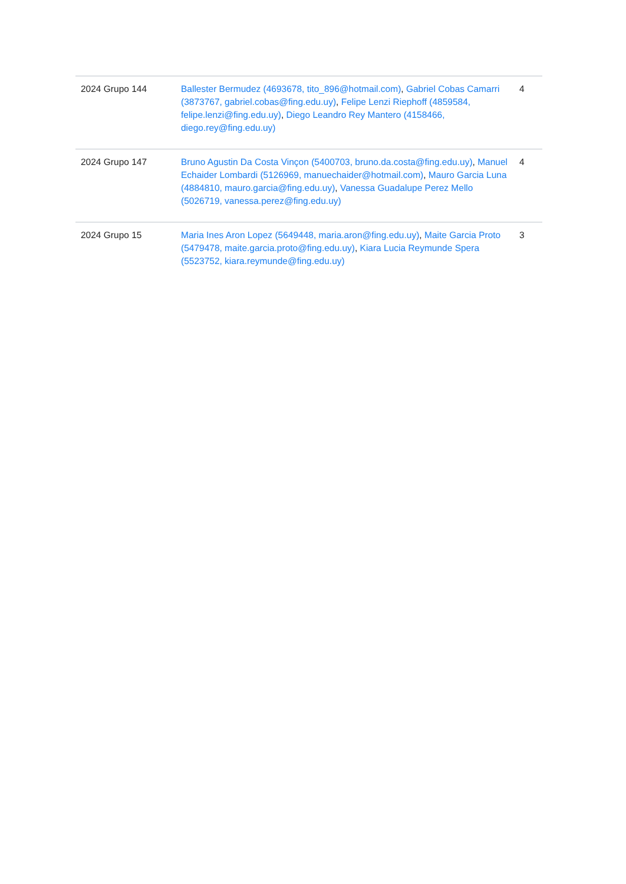| 2024 Grupo 144 | Ballester Bermudez (4693678, tito_896@hotmail.com) , Gabriel Cobas Camarri (3873767, gabriel.cobas@fing.edu.uy) , Felipe Lenzi Riephoff (4859584, felipe.lenzi@fing.edu.uy) , Diego Leandro Rey Mantero (4158466, diego.rey@fing.edu.uy) | 4 |
| 2024 Grupo 147 | Bruno Agustin Da Costa Vinçon (5400703, bruno.da.costa@fing.edu.uy) , Manuel Echaider Lombardi (5126969, manuechaider@hotmail.com) , Mauro Garcia Luna (4884810, mauro.garcia@fing.edu.uy) , Vanessa Guadalupe Perez Mello (5026719, vanessa.perez@fing.edu.uy) | 4 |
| 2024 Grupo 15 | Maria Ines Aron Lopez (5649448, maria.aron@fing.edu.uy) , Maite Garcia Proto (5479478, maite.garcia.proto@fing.edu.uy) , Kiara Lucia Reymunde Spera (5523752, kiara.reymunde@fing.edu.uy) | 3 |